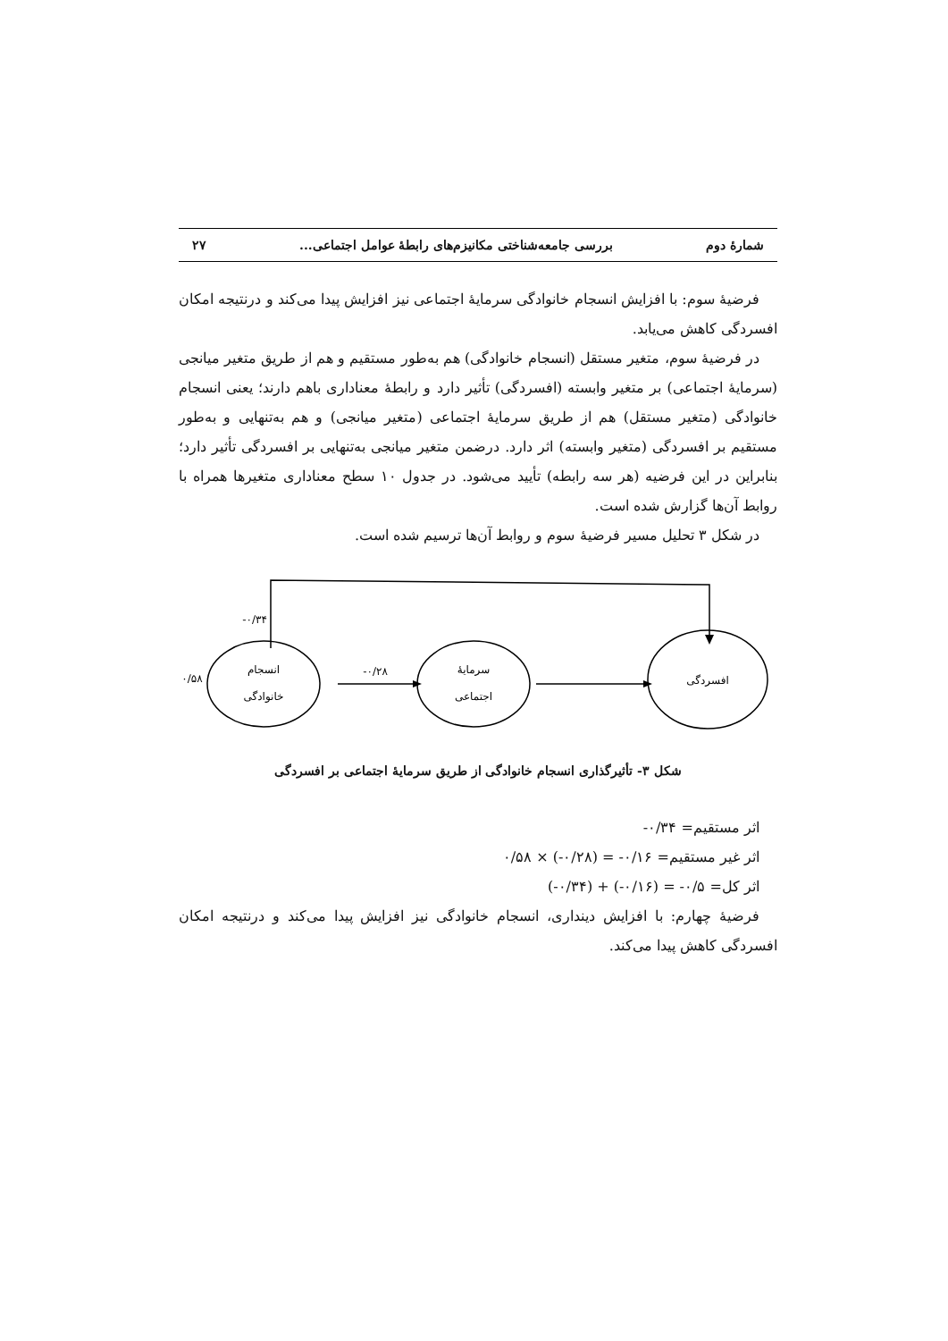شمارهٔ دوم بررسی جامعه‌شناختی مکانیزم‌های رابطهٔ عوامل اجتماعی... ۲۷
فرضیهٔ سوم: با افزایش انسجام خانوادگی سرمایهٔ اجتماعی نیز افزایش پیدا می‌کند و درنتیجه امکان افسردگی کاهش می‌یابد.
در فرضیهٔ سوم، متغیر مستقل (انسجام خانوادگی) هم به‌طور مستقیم و هم از طریق متغیر میانجی (سرمایهٔ اجتماعی) بر متغیر وابسته (افسردگی) تأثیر دارد و رابطهٔ معناداری باهم دارند؛ یعنی انسجام خانوادگی (متغیر مستقل) هم از طریق سرمایهٔ اجتماعی (متغیر میانجی) و هم به‌تنهایی و به‌طور مستقیم بر افسردگی (متغیر وابسته) اثر دارد. درضمن متغیر میانجی به‌تنهایی بر افسردگی تأثیر دارد؛ بنابراین در این فرضیه (هر سه رابطه) تأیید می‌شود. در جدول ۱۰ سطح معناداری متغیرها همراه با روابط آن‌ها گزارش شده است.
در شکل ۳ تحلیل مسیر فرضیهٔ سوم و روابط آن‌ها ترسیم شده است.
-۰/۳۴
۰/۵۸
-۰/۲۸
انسجام
خانوادگی
سرمایهٔ
اجتماعی
افسردگی
شکل ۳- تأثیرگذاری انسجام خانوادگی از طریق سرمایهٔ اجتماعی بر افسردگی
اثر مستقیم= ۰/۳۴-
اثر غیر مستقیم= ۰/۱۶- = (۰/۲۸-) × ۰/۵۸
اثر کل= ۰/۵- = (۰/۱۶-) + (۰/۳۴-)
فرضیهٔ چهارم: با افزایش دینداری، انسجام خانوادگی نیز افزایش پیدا می‌کند و درنتیجه امکان افسردگی کاهش پیدا می‌کند.